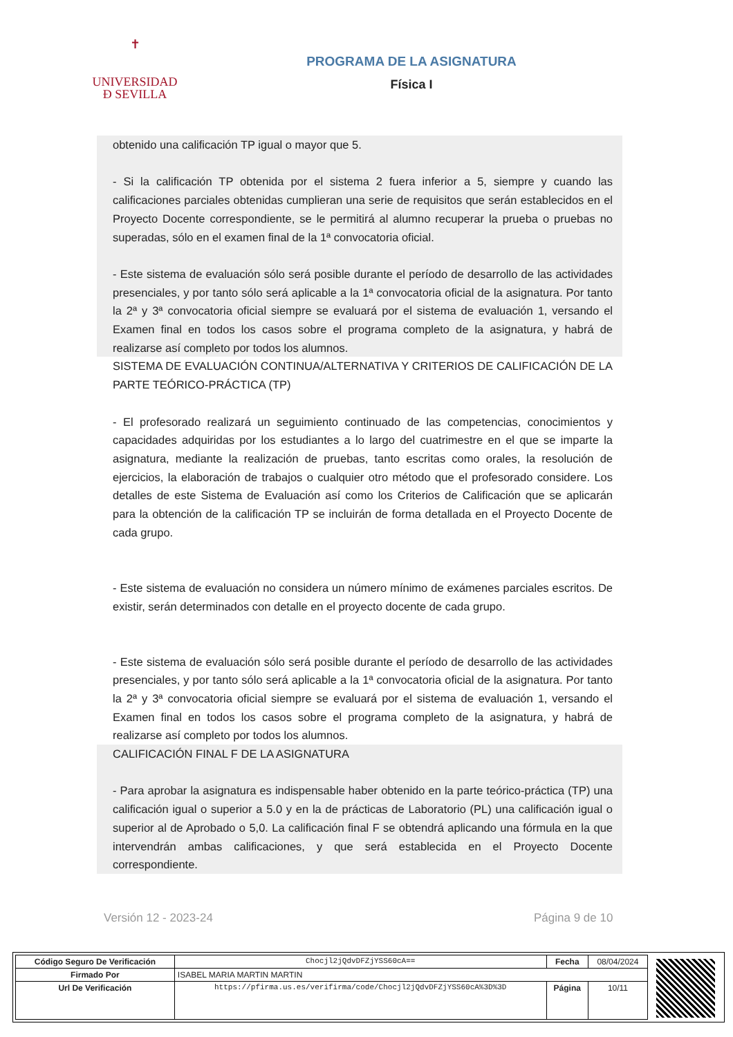✝
UNIVERSIDAD
Ð SEVILLA
PROGRAMA DE LA ASIGNATURA
Física I
obtenido una calificación TP igual o mayor que 5.
- Si la calificación TP obtenida por el sistema 2 fuera inferior a 5, siempre y cuando las calificaciones parciales obtenidas cumplieran una serie de requisitos que serán establecidos en el Proyecto Docente correspondiente, se le permitirá al alumno recuperar la prueba o pruebas no superadas, sólo en el examen final de la 1ª convocatoria oficial.
- Este sistema de evaluación sólo será posible durante el período de desarrollo de las actividades presenciales, y por tanto sólo será aplicable a la 1ª convocatoria oficial de la asignatura. Por tanto la 2ª y 3ª convocatoria oficial siempre se evaluará por el sistema de evaluación 1, versando el Examen final en todos los casos sobre el programa completo de la asignatura, y habrá de realizarse así completo por todos los alumnos.
SISTEMA DE EVALUACIÓN CONTINUA/ALTERNATIVA Y CRITERIOS DE CALIFICACIÓN DE LA PARTE TEÓRICO-PRÁCTICA (TP)
- El profesorado realizará un seguimiento continuado de las competencias, conocimientos y capacidades adquiridas por los estudiantes a lo largo del cuatrimestre en el que se imparte la asignatura, mediante la realización de pruebas, tanto escritas como orales, la resolución de ejercicios, la elaboración de trabajos o cualquier otro método que el profesorado considere. Los detalles de este Sistema de Evaluación así como los Criterios de Calificación que se aplicarán para la obtención de la calificación TP se incluirán de forma detallada en el Proyecto Docente de cada grupo.
- Este sistema de evaluación no considera un número mínimo de exámenes parciales escritos. De existir, serán determinados con detalle en el proyecto docente de cada grupo.
- Este sistema de evaluación sólo será posible durante el período de desarrollo de las actividades presenciales, y por tanto sólo será aplicable a la 1ª convocatoria oficial de la asignatura. Por tanto la 2ª y 3ª convocatoria oficial siempre se evaluará por el sistema de evaluación 1, versando el Examen final en todos los casos sobre el programa completo de la asignatura, y habrá de realizarse así completo por todos los alumnos.
CALIFICACIÓN FINAL F DE LA ASIGNATURA
- Para aprobar la asignatura es indispensable haber obtenido en la parte teórico-práctica (TP) una calificación igual o superior a 5.0 y en la de prácticas de Laboratorio (PL) una calificación igual o superior al de Aprobado o 5,0. La calificación final F se obtendrá aplicando una fórmula en la que intervendrán ambas calificaciones, y que será establecida en el Proyecto Docente correspondiente.
Versión 12 - 2023-24 Página 9 de 10
| Código Seguro De Verificación | Chocjl2jQdvDFZjYSS60cA== | Fecha | 08/04/2024 |
| Firmado Por | ISABEL MARIA MARTIN MARTIN | | |
| Url De Verificación | https://pfirma.us.es/verifirma/code/Chocjl2jQdvDFZjYSS60cA%3D%3D | Página | 10/11 |